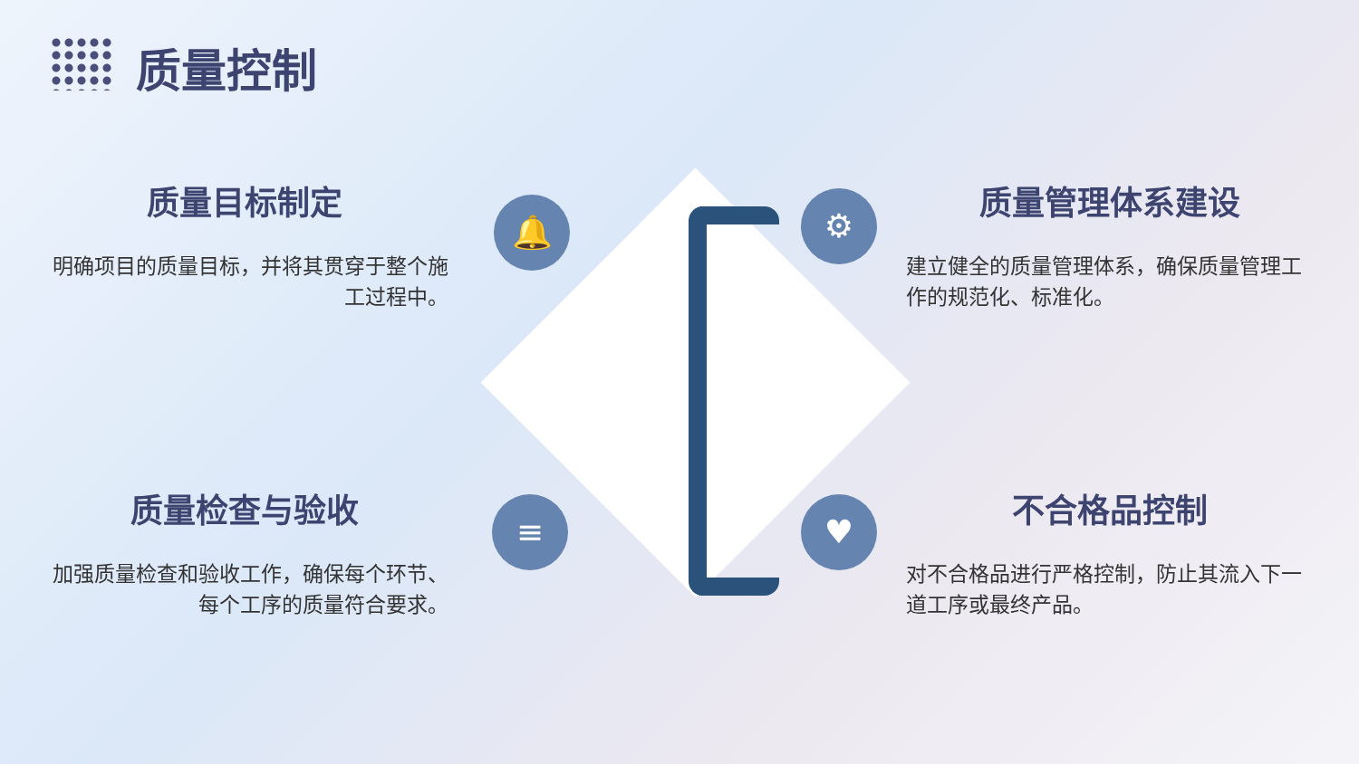质量控制
质量目标制定
明确项目的质量目标，并将其贯穿于整个施工过程中。
质量管理体系建设
建立健全的质量管理体系，确保质量管理工作的规范化、标准化。
质量检查与验收
加强质量检查和验收工作，确保每个环节、每个工序的质量符合要求。
不合格品控制
对不合格品进行严格控制，防止其流入下一道工序或最终产品。
🔔 ⚙
≡ ♥